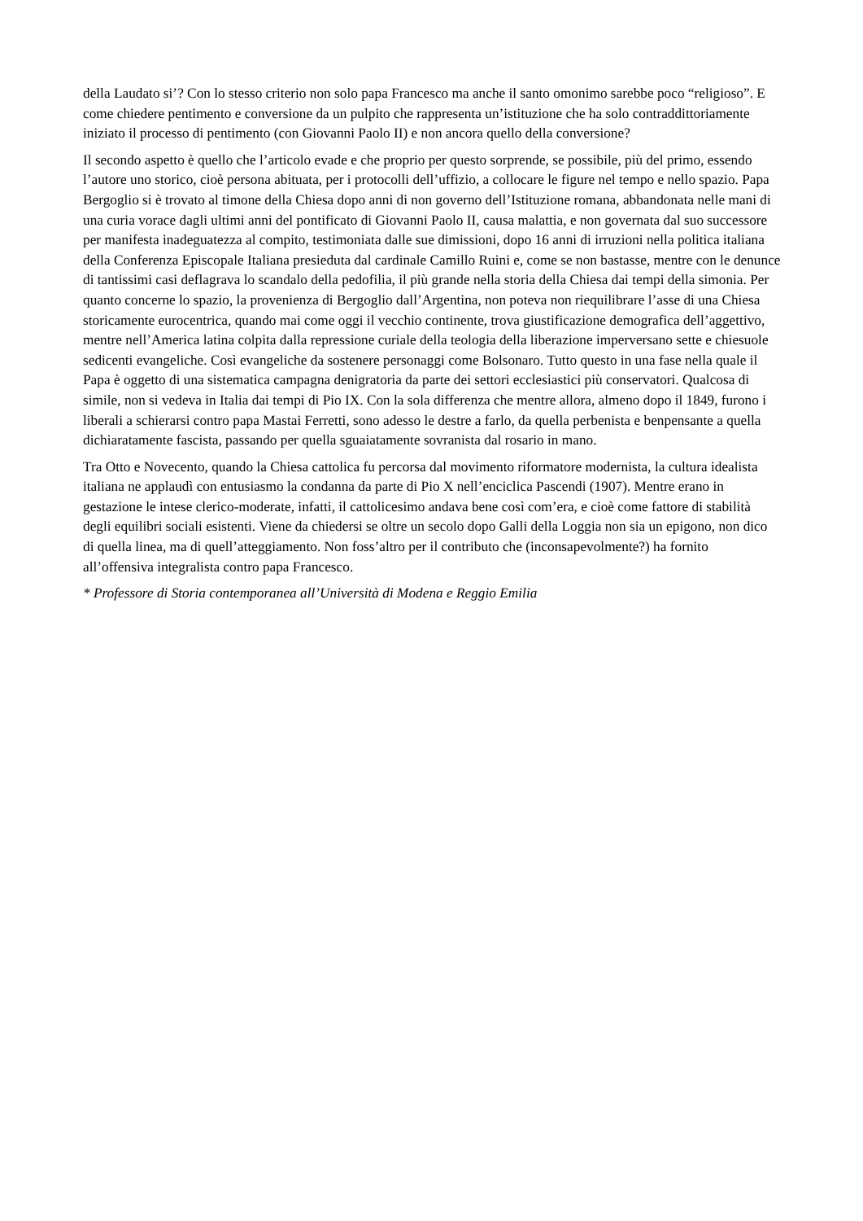della Laudato si’? Con lo stesso criterio non solo papa Francesco ma anche il santo omonimo sarebbe poco “religioso”. E come chiedere pentimento e conversione da un pulpito che rappresenta un’istituzione che ha solo contraddittoriamente iniziato il processo di pentimento (con Giovanni Paolo II) e non ancora quello della conversione?
Il secondo aspetto è quello che l’articolo evade e che proprio per questo sorprende, se possibile, più del primo, essendo l’autore uno storico, cioè persona abituata, per i protocolli dell’uffizio, a collocare le figure nel tempo e nello spazio. Papa Bergoglio si è trovato al timone della Chiesa dopo anni di non governo dell’Istituzione romana, abbandonata nelle mani di una curia vorace dagli ultimi anni del pontificato di Giovanni Paolo II, causa malattia, e non governata dal suo successore per manifesta inadeguatezza al compito, testimoniata dalle sue dimissioni, dopo 16 anni di irruzioni nella politica italiana della Conferenza Episcopale Italiana presieduta dal cardinale Camillo Ruini e, come se non bastasse, mentre con le denunce di tantissimi casi deflagrava lo scandalo della pedofilia, il più grande nella storia della Chiesa dai tempi della simonia. Per quanto concerne lo spazio, la provenienza di Bergoglio dall’Argentina, non poteva non riequilibrare l’asse di una Chiesa storicamente eurocentrica, quando mai come oggi il vecchio continente, trova giustificazione demografica dell’aggettivo, mentre nell’America latina colpita dalla repressione curiale della teologia della liberazione imperversano sette e chiesuole sedicenti evangeliche. Così evangeliche da sostenere personaggi come Bolsonaro. Tutto questo in una fase nella quale il Papa è oggetto di una sistematica campagna denigratoria da parte dei settori ecclesiastici più conservatori. Qualcosa di simile, non si vedeva in Italia dai tempi di Pio IX. Con la sola differenza che mentre allora, almeno dopo il 1849, furono i liberali a schierarsi contro papa Mastai Ferretti, sono adesso le destre a farlo, da quella perbenista e benpensante a quella dichiaratamente fascista, passando per quella sguaiatamente sovranista dal rosario in mano.
Tra Otto e Novecento, quando la Chiesa cattolica fu percorsa dal movimento riformatore modernista, la cultura idealista italiana ne applaudì con entusiasmo la condanna da parte di Pio X nell’enciclica Pascendi (1907). Mentre erano in gestazione le intese clerico-moderate, infatti, il cattolicesimo andava bene così com’era, e cioè come fattore di stabilità degli equilibri sociali esistenti. Viene da chiedersi se oltre un secolo dopo Galli della Loggia non sia un epigono, non dico di quella linea, ma di quell’atteggiamento. Non foss’altro per il contributo che (inconsapevolmente?) ha fornito all’offensiva integralista contro papa Francesco.
* Professore di Storia contemporanea all’Università di Modena e Reggio Emilia